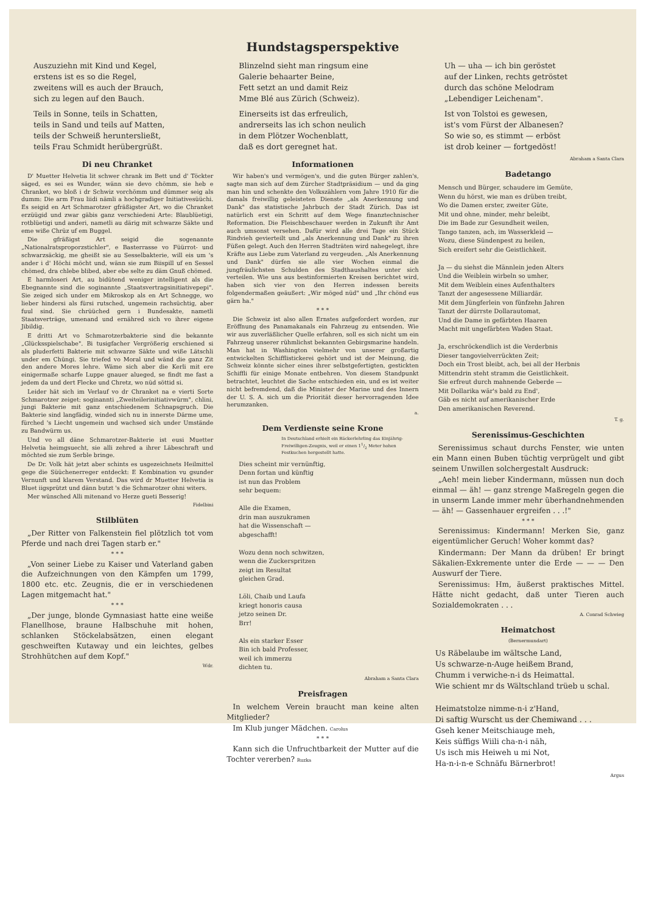Hundstagsperspektive
Auszuziehn mit Kind und Kegel,
erstens ist es so die Regel,
zweitens will es auch der Brauch,
sich zu legen auf den Bauch.
Teils in Sonne, teils in Schatten,
teils in Sand und teils auf Matten,
teils der Schweiß heruntersließt,
teils Frau Schmidt herübergrüßt.
Di neu Chranket
D' Muetter Helvetia lit schwer chrank im Bett und d' Töckter säged, es sei es Wunder, wänn sie devo chömm, sie heb e Chranket, wo bloß i dr Schwiz vorchömm und dümmer seig als dumm: Die arm Frau liidi nämli a hochgradiger Initiativesüüchi. Es seigid en Art Schmarotzer gfräßigster Art, wo die Chranket erzüügid und zwar gäbis ganz verschiedeni Arte: Blaublüetigi, rotblüetigi und anderi, nametli au därig mit schwarze Säkte und eme wiße Chrüz uf em Buggel.
Die gfräßigst Art seigid die sogenannte „Nationalratsproporzstichler", e Basterrasse vo Füürrot- und schwarzsäckig, me gheißt sie au Sesselbakterie, will eis um 's ander i d' Höchi möcht und, wänn sie zum Biispill uf en Sessel chömed, dra chlebe blibed, aber ebe selte zu däm Gnuß chömed.
E harmloseri Art, au bidütend weniger intelligent als die Ebegnannte sind die soginannte „Staatsvertragsinitiativepepi". Sie zeiged sich under em Mikroskop als en Art Schnegge, wo lieber hindersi als fürsi rutsched, ungemein rachsüchtig, aber fuul sind. Sie chrüüched gern i Bundesakte, nametli Staatsverträge, umenand und ernähred sich vo ihrer eigene Jibildig.
E dritti Art vo Schmarotzerbakterie sind die bekannte „Glücksspielschabe". Bi tusigfacher Vergrößerig erschiened si als pluderfetti Bakterie mit schwarze Säkte und wiße Lätschli under em Chüngi. Sie triefed vo Moral und wänd die ganz Zit den andere Mores lehre. Wäme sich aber die Kerli mit ere einigermaße scharfe Luppe gnauer alueged, se findt me fast a jedem da und dert Flecke und Chretz, wo nüd söttid si.
Leider hät sich im Verlauf vo dr Chranket na e vierti Sorte Schmarotzer zeiget: soginannti „Zweiteilerinitiativwürm", chlini, jungi Bakterie mit ganz entschiedenem Schnapsgruch. Die Bakterie sind langfädig, winded sich nu in innerste Därme ume, fürched 's Liecht ungemein und wachsed sich under Umstände zu Bandwürm us.
Und vo all däne Schmarotzer-Bakterie ist eusi Muetter Helvetia heimgsuecht, sie alli zehred a ihrer Läbeschraft und möchted sie zum Serble bringe.
De Dr. Volk hät jetzt aber schints es usgezeichnets Heilmittel gege die Süüchenerreger entdeckt: E Kombination vu gsunder Vernunft und klarem Verstand. Das wird dr Muetter Helvetia is Bluet iigsprützt und dänn butzt 's die Schmarotzer ohni witers.
Mer wünsched Alli mitenand vo Herze gueti Besserig!
Fidelbini
Stilblüten
„Der Ritter von Falkenstein fiel plötzlich tot vom Pferde und nach drei Tagen starb er."
* * *
„Von seiner Liebe zu Kaiser und Vaterland gaben die Aufzeichnungen von den Kämpfen um 1799, 1800 etc. etc. Zeugnis, die er in verschiedenen Lagen mitgemacht hat."
* * *
„Der junge, blonde Gymnasiast hatte eine weiße Flanellhose, braune Halbschuhe mit hohen, schlanken Stöckelabsätzen, einen elegant geschweiften Kutaway und ein leichtes, gelbes Strohhütchen auf dem Kopf."
Wdr.
Blinzelnd sieht man ringsum eine
Galerie behaarter Beine,
Fett setzt an und damit Reiz
Mme Blé aus Zürich (Schweiz).
Einerseits ist das erfreulich,
andrerseits las ich schon neulich
in dem Plötzer Wochenblatt,
daß es dort geregnet hat.
Informationen
Wir haben's und vermögen's, und die guten Bürger zahlen's, sagte man sich auf dem Zürcher Stadtpräsidium — und da ging man hin und schenkte den Volkszählern vom Jahre 1910 für die damals freiwillig geleisteten Dienste „als Anerkennung und Dank" das statistische Jahrbuch der Stadt Zürich. Das ist natürlich erst ein Schritt auf dem Wege finanztechnischer Reformation. Die Fleischbeschauer werden in Zukunft ihr Amt auch umsonst versehen. Dafür wird alle drei Tage ein Stück Rindvieh gevierteilt und „als Anerkennung und Dank" zu ihren Füßen gelegt. Auch den Herren Stadträten wird nahegelegt, ihre Kräfte aus Liebe zum Vaterland zu vergeuden. „Als Anerkennung und Dank" dürfen sie alle vier Wochen einmal die jungfräulichsten Schulden des Stadthaushaltes unter sich verteilen. Wie uns aus bestinformierten Kreisen berichtet wird, haben sich vier von den Herren indessen bereits folgendermaßen geäußert: „Wir möged nüd" und „Ihr chönd eus gärn ha."
* * *
Die Schweiz ist also allen Ernstes aufgefordert worden, zur Eröffnung des Panamakanals ein Fahrzeug zu entsenden. Wie wir aus zuverläßlicher Quelle erfahren, soll es sich nicht um ein Fahrzeug unserer rühmlichst bekannten Gebirgsmarine handeln. Man hat in Washington vielmehr von unserer großartig entwickelten Schifflistickerei gehört und ist der Meinung, die Schweiz könnte sicher eines ihrer selbstgefertigten, gestickten Schiffli für einige Monate entbehren. Von diesem Standpunkt betrachtet, leuchtet die Sache entschieden ein, und es ist weiter nicht befremdend, daß die Minister der Marine und des Innern der U. S. A. sich um die Priorität dieser hervorragenden Idee herumzanken.
a.
Dem Verdienste seine Krone
In Deutschland erhielt ein Bäckerlehrling das Einjährig-Freiwilligen-Zeugnis, weil er einen 11/2 Meter hohen Festkuchen hergestellt hatte.
Dies scheint mir vernünftig,
Denn fortan und künftig
ist nun das Problem
sehr bequem:
Alle die Examen,
drin man auszukramen
hat die Wissenschaft —
abgeschafft!
Wozu denn noch schwitzen,
wenn die Zuckerspritzen
zeigt im Resultat
gleichen Grad.
Löli, Chaib und Laufa
kriegt honoris causa
jetzo seinen Dr.
Brr!
Als ein starker Esser
Bin ich bald Professer,
weil ich immerzu
dichten tu.
Abraham a Santa Clara
Preisfragen
In welchem Verein braucht man keine alten Mitglieder?
Im Klub junger Mädchen. Carolus
* * *
Kann sich die Unfruchtbarkeit der Mutter auf die Tochter vererben? Ruzka
Uh — uha — ich bin geröstet
auf der Linken, rechts getröstet
durch das schöne Melodram
„Lebendiger Leichenam".
Ist von Tolstoi es gewesen,
ist's vom Fürst der Albanesen?
So wie so, es stimmt — erböst
ist drob keiner — fortgedöst!
Abraham a Santa Clara
Badetango
Mensch und Bürger, schaudere im Gemüte,
Wenn du hörst, wie man es drüben treibt,
Wo die Damen erster, zweiter Güte,
Mit und ohne, minder, mehr beleibt,
Die im Bade zur Gesundheit weilen,
Tango tanzen, ach, im Wasserkleid —
Wozu, diese Sündenpest zu heilen,
Sich ereifert sehr die Geistlichkeit.
Ja — du siehst die Männlein jeden Alters
Und die Weiblein wirbeln so umher,
Mit dem Weiblein eines Aufenthalters
Tanzt der angesessene Milliardär.
Mit dem Jüngferlein von fünfzehn Jahren
Tanzt der dürrste Dollarautomat,
Und die Dame in gefärbten Haaren
Macht mit ungefärbten Waden Staat.
Ja, erschröckendlich ist die Verderbnis
Dieser tangovielverrückten Zeit;
Doch ein Trost bleibt, ach, bei all der Herbnis
Mittendrin steht stramm die Geistlichkeit.
Sie erfreut durch mahnende Geberde —
Mit Dollarika wär's bald zu End',
Gäb es nicht auf amerikanischer Erde
Den amerikanischen Reverend.
T. g.
Serenissimus-Geschichten
Serenissimus schaut durchs Fenster, wie unten ein Mann einen Buben tüchtig verprügelt und gibt seinem Unwillen solchergestalt Ausdruck:
„Aeh! mein lieber Kindermann, müssen nun doch einmal — äh! — ganz strenge Maßregeln gegen die in unserm Lande immer mehr überhandnehmenden — äh! — Gassenhauer ergreifen . . .!"
* * *
Serenissimus: Kindermann! Merken Sie, ganz eigentümlicher Geruch! Woher kommt das?
Kindermann: Der Mann da drüben! Er bringt Säkalien-Exkremente unter die Erde — — — Den Auswurf der Tiere.
Serenissimus: Hm, äußerst praktisches Mittel. Hätte nicht gedacht, daß unter Tieren auch Sozialdemokraten . . .
A. Conrad Schwieg
Heimatchost
(Bernermundart)
Us Räbelaube im wältsche Land,
Us schwarze-n-Auge heißem Brand,
Chumm i verwiche-n-i ds Heimattal.
Wie schient mr ds Wältschland trüeb u schal.
Heimatstolze nimme-n-i z'Hand,
Di saftig Wurscht us der Chemiwand . . .
Gseh kener Meitschiauge meh,
Keis süffigs Wiili cha-n-i näh,
Us isch mis Heiweh u mi Not,
Ha-n-i-n-e Schnäfu Bärnerbrot!
Argus